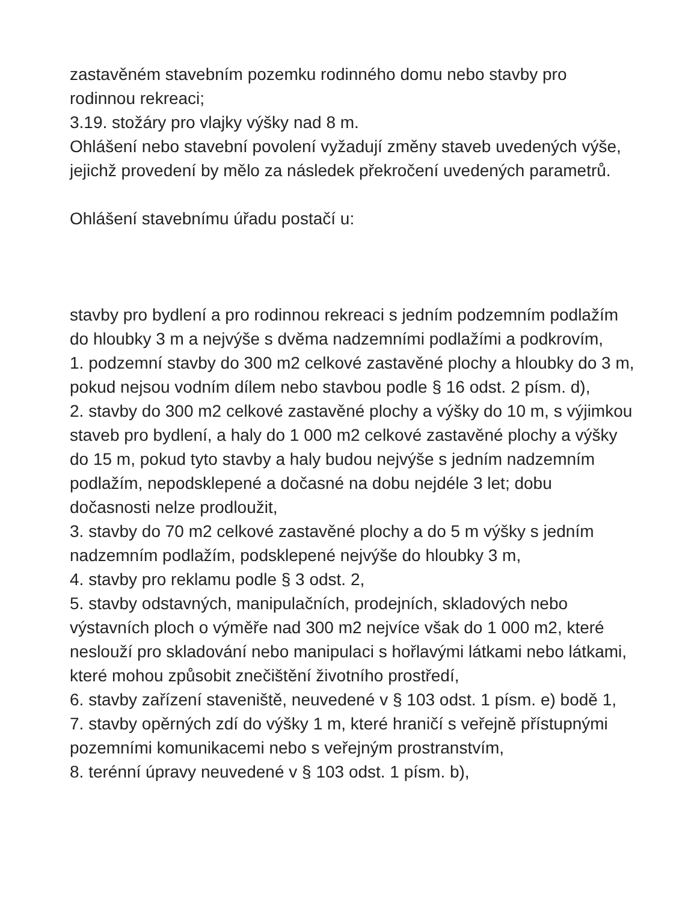zastavěném stavebním pozemku rodinného domu nebo stavby pro rodinnou rekreaci;
3.19. stožáry pro vlajky výšky nad 8 m.
Ohlášení nebo stavební povolení vyžadují změny staveb uvedených výše, jejichž provedení by mělo za následek překročení uvedených parametrů.
Ohlášení stavebnímu úřadu postačí u:
stavby pro bydlení a pro rodinnou rekreaci s jedním podzemním podlažím do hloubky 3 m a nejvýše s dvěma nadzemními podlažími a podkrovím,
1. podzemní stavby do 300 m2 celkové zastavěné plochy a hloubky do 3 m, pokud nejsou vodním dílem nebo stavbou podle § 16 odst. 2 písm. d),
2. stavby do 300 m2 celkové zastavěné plochy a výšky do 10 m, s výjimkou staveb pro bydlení, a haly do 1 000 m2 celkové zastavěné plochy a výšky do 15 m, pokud tyto stavby a haly budou nejvýše s jedním nadzemním podlažím, nepodsklepené a dočasné na dobu nejdéle 3 let; dobu dočasnosti nelze prodloužit,
3. stavby do 70 m2 celkové zastavěné plochy a do 5 m výšky s jedním nadzemním podlažím, podsklepené nejvýše do hloubky 3 m,
4. stavby pro reklamu podle § 3 odst. 2,
5. stavby odstavných, manipulačních, prodejních, skladových nebo výstavních ploch o výměře nad 300 m2 nejvíce však do 1 000 m2, které neslouží pro skladování nebo manipulaci s hořlavými látkami nebo látkami, které mohou způsobit znečištění životního prostředí,
6. stavby zařízení staveniště, neuvedené v § 103 odst. 1 písm. e) bodě 1,
7. stavby opěrných zdí do výšky 1 m, které hraničí s veřejně přístupnými pozemními komunikacemi nebo s veřejným prostranstvím,
8. terénní úpravy neuvedené v § 103 odst. 1 písm. b),